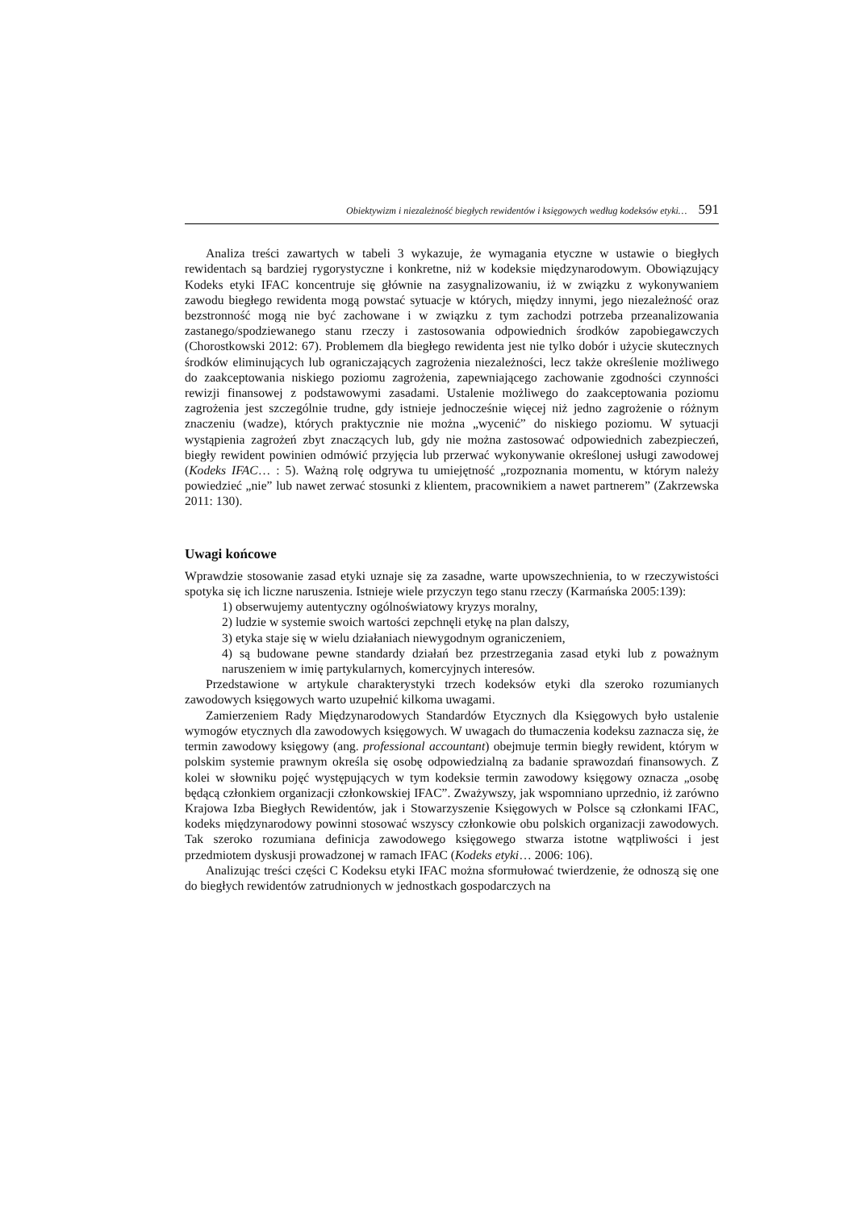Obiektywizm i niezależność biegłych rewidentów i księgowych według kodeksów etyki… 591
Analiza treści zawartych w tabeli 3 wykazuje, że wymagania etyczne w ustawie o biegłych rewidentach są bardziej rygorystyczne i konkretne, niż w kodeksie międzynarodowym. Obowiązujący Kodeks etyki IFAC koncentruje się głównie na zasygnalizowaniu, iż w związku z wykonywaniem zawodu biegłego rewidenta mogą powstać sytuacje w których, między innymi, jego niezależność oraz bezstronność mogą nie być zachowane i w związku z tym zachodzi potrzeba przeanalizowania zastanego/spodziewanego stanu rzeczy i zastosowania odpowiednich środków zapobiegawczych (Chorostkowski 2012: 67). Problemem dla biegłego rewidenta jest nie tylko dobór i użycie skutecznych środków eliminujących lub ograniczających zagrożenia niezależności, lecz także określenie możliwego do zaakceptowania niskiego poziomu zagrożenia, zapewniającego zachowanie zgodności czynności rewizji finansowej z podstawowymi zasadami. Ustalenie możliwego do zaakceptowania poziomu zagrożenia jest szczególnie trudne, gdy istnieje jednocześnie więcej niż jedno zagrożenie o różnym znaczeniu (wadze), których praktycznie nie można „wycenić” do niskiego poziomu. W sytuacji wystąpienia zagrożeń zbyt znaczących lub, gdy nie można zastosować odpowiednich zabezpieczeń, biegły rewident powinien odmówić przyjęcia lub przerwać wykonywanie określonej usługi zawodowej (Kodeks IFAC… : 5). Ważną rolę odgrywa tu umiejętność „rozpoznania momentu, w którym należy powiedzieć „nie” lub nawet zerwać stosunki z klientem, pracownikiem a nawet partnerem” (Zakrzewska 2011: 130).
Uwagi końcowe
Wprawdzie stosowanie zasad etyki uznaje się za zasadne, warte upowszechnienia, to w rzeczywistości spotyka się ich liczne naruszenia. Istnieje wiele przyczyn tego stanu rzeczy (Karmańska 2005:139):
1) obserwujemy autentyczny ogólnoświatowy kryzys moralny,
2) ludzie w systemie swoich wartości zepchnęli etykę na plan dalszy,
3) etyka staje się w wielu działaniach niewygodnym ograniczeniem,
4) są budowane pewne standardy działań bez przestrzegania zasad etyki lub z poważnym naruszeniem w imię partykularnych, komercyjnych interesów.
Przedstawione w artykule charakterystyki trzech kodeksów etyki dla szeroko rozumianych zawodowych księgowych warto uzupełnić kilkoma uwagami.
Zamierzeniem Rady Międzynarodowych Standardów Etycznych dla Księgowych było ustalenie wymogów etycznych dla zawodowych księgowych. W uwagach do tłumaczenia kodeksu zaznacza się, że termin zawodowy księgowy (ang. professional accountant) obejmuje termin biegły rewident, którym w polskim systemie prawnym określa się osobę odpowiedzialną za badanie sprawozdań finansowych. Z kolei w słowniku pojęć występujących w tym kodeksie termin zawodowy księgowy oznacza „osobę będącą członkiem organizacji członkowskiej IFAC”. Zważywszy, jak wspomniano uprzednio, iż zarówno Krajowa Izba Biegłych Rewidentów, jak i Stowarzyszenie Księgowych w Polsce są członkami IFAC, kodeks międzynarodowy powinni stosować wszyscy członkowie obu polskich organizacji zawodowych. Tak szeroko rozumiana definicja zawodowego księgowego stwarza istotne wątpliwości i jest przedmiotem dyskusji prowadzonej w ramach IFAC (Kodeks etyki… 2006: 106).
Analizując treści części C Kodeksu etyki IFAC można sformułować twierdzenie, że odnoszą się one do biegłych rewidentów zatrudnionych w jednostkach gospodarczych na